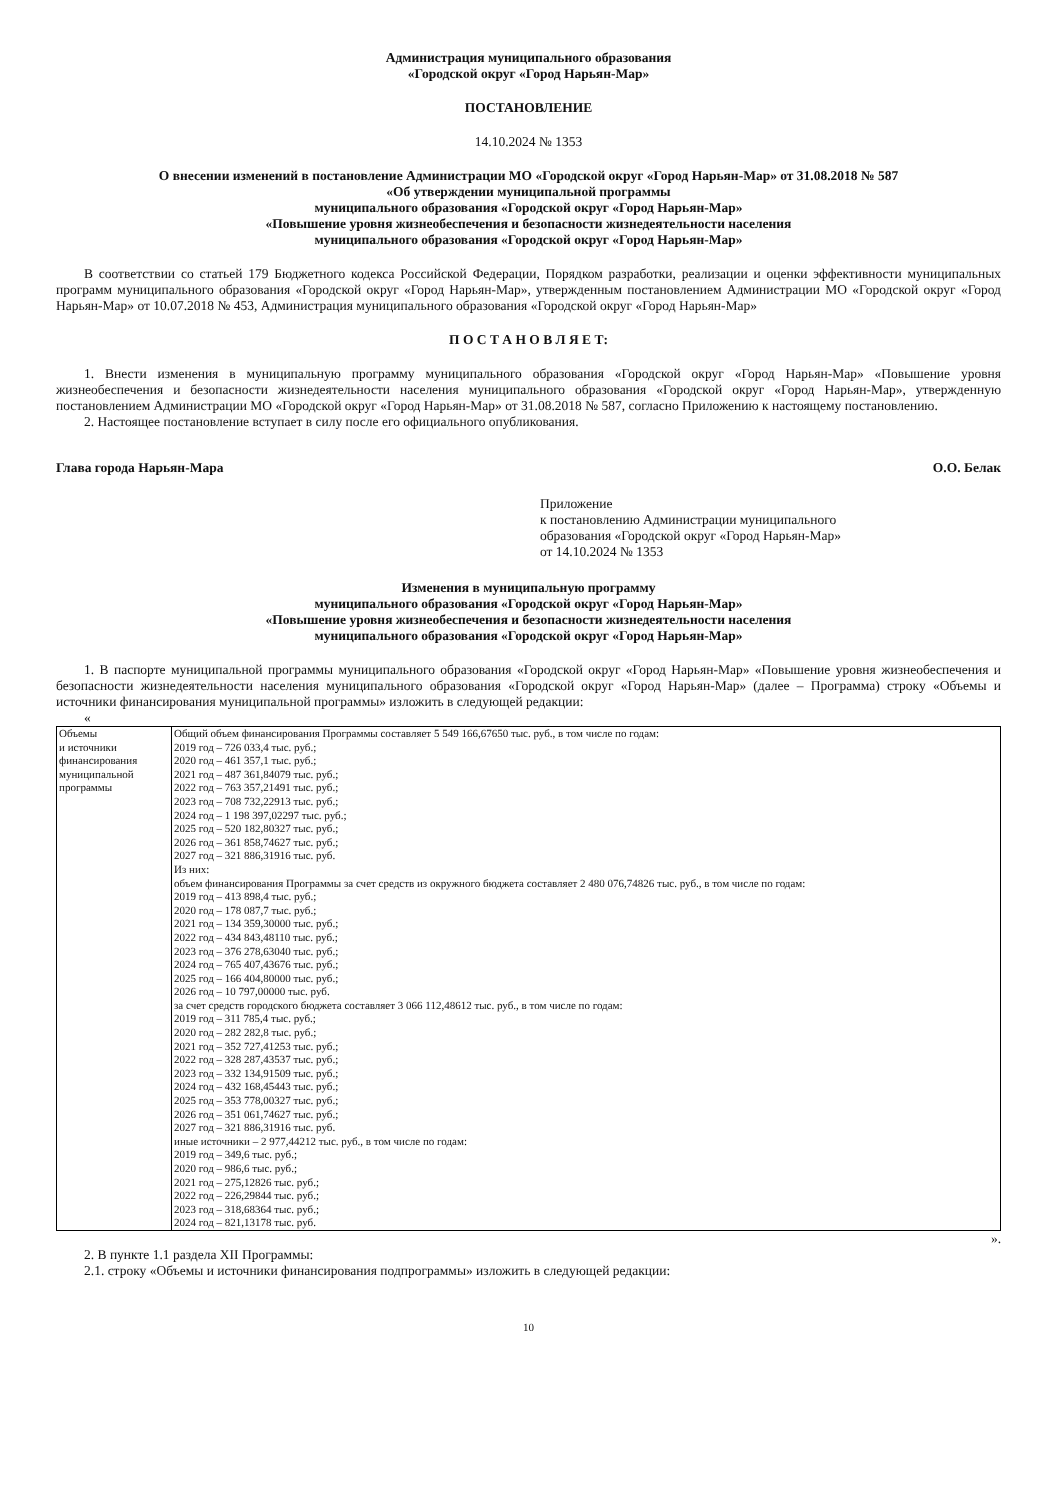Администрация муниципального образования
«Городской округ «Город Нарьян-Мар»
ПОСТАНОВЛЕНИЕ
14.10.2024 № 1353
О внесении изменений в постановление Администрации МО «Городской округ «Город Нарьян-Мар» от 31.08.2018 № 587
«Об утверждении муниципальной программы
муниципального образования «Городской округ «Город Нарьян-Мар»
«Повышение уровня жизнеобеспечения и безопасности жизнедеятельности населения
муниципального образования «Городской округ «Город Нарьян-Мар»
В соответствии со статьей 179 Бюджетного кодекса Российской Федерации, Порядком разработки, реализации и оценки эффективности муниципальных программ муниципального образования «Городской округ «Город Нарьян-Мар», утвержденным постановлением Администрации МО «Городской округ «Город Нарьян-Мар» от 10.07.2018 № 453, Администрация муниципального образования «Городской округ «Город Нарьян-Мар»
П О С Т А Н О В Л Я Е Т:
1. Внести изменения в муниципальную программу муниципального образования «Городской округ «Город Нарьян-Мар» «Повышение уровня жизнеобеспечения и безопасности жизнедеятельности населения муниципального образования «Городской округ «Город Нарьян-Мар», утвержденную постановлением Администрации МО «Городской округ «Город Нарьян-Мар» от 31.08.2018 № 587, согласно Приложению к настоящему постановлению.
2. Настоящее постановление вступает в силу после его официального опубликования.
Глава города Нарьян-Мара О.О. Белак
Приложение
к постановлению Администрации муниципального
образования «Городской округ «Город Нарьян-Мар»
от 14.10.2024 № 1353
Изменения в муниципальную программу
муниципального образования «Городской округ «Город Нарьян-Мар»
«Повышение уровня жизнеобеспечения и безопасности жизнедеятельности населения
муниципального образования «Городской округ «Город Нарьян-Мар»
1. В паспорте муниципальной программы муниципального образования «Городской округ «Город Нарьян-Мар» «Повышение уровня жизнеобеспечения и безопасности жизнедеятельности населения муниципального образования «Городской округ «Город Нарьян-Мар» (далее – Программа) строку «Объемы и источники финансирования муниципальной программы» изложить в следующей редакции:
«
| Объемы и источники финансирования муниципальной программы | Общий объем финансирования Программы составляет 5 549 166,67650 тыс. руб., в том числе по годам: 2019 год – 726 033,4 тыс. руб.; 2020 год – 461 357,1 тыс. руб.; 2021 год – 487 361,84079 тыс. руб.; 2022 год – 763 357,21491 тыс. руб.; 2023 год – 708 732,22913 тыс. руб.; 2024 год – 1 198 397,02297 тыс. руб.; 2025 год – 520 182,80327 тыс. руб.; 2026 год – 361 858,74627 тыс. руб.; 2027 год – 321 886,31916 тыс. руб. Из них: объем финансирования Программы за счет средств из окружного бюджета составляет 2 480 076,74826 тыс. руб., в том числе по годам: 2019 год – 413 898,4 тыс. руб.; 2020 год – 178 087,7 тыс. руб.; 2021 год – 134 359,30000 тыс. руб.; 2022 год – 434 843,48110 тыс. руб.; 2023 год – 376 278,63040 тыс. руб.; 2024 год – 765 407,43676 тыс. руб.; 2025 год – 166 404,80000 тыс. руб.; 2026 год – 10 797,00000 тыс. руб. за счет средств городского бюджета составляет 3 066 112,48612 тыс. руб., в том числе по годам: 2019 год – 311 785,4 тыс. руб.; 2020 год – 282 282,8 тыс. руб.; 2021 год – 352 727,41253 тыс. руб.; 2022 год – 328 287,43537 тыс. руб.; 2023 год – 332 134,91509 тыс. руб.; 2024 год – 432 168,45443 тыс. руб.; 2025 год – 353 778,00327 тыс. руб.; 2026 год – 351 061,74627 тыс. руб.; 2027 год – 321 886,31916 тыс. руб. иные источники – 2 977,44212 тыс. руб., в том числе по годам: 2019 год – 349,6 тыс. руб.; 2020 год – 986,6 тыс. руб.; 2021 год – 275,12826 тыс. руб.; 2022 год – 226,29844 тыс. руб.; 2023 год – 318,68364 тыс. руб.; 2024 год – 821,13178 тыс. руб. |
».
2. В пункте 1.1 раздела XII Программы:
2.1. строку «Объемы и источники финансирования подпрограммы» изложить в следующей редакции:
10